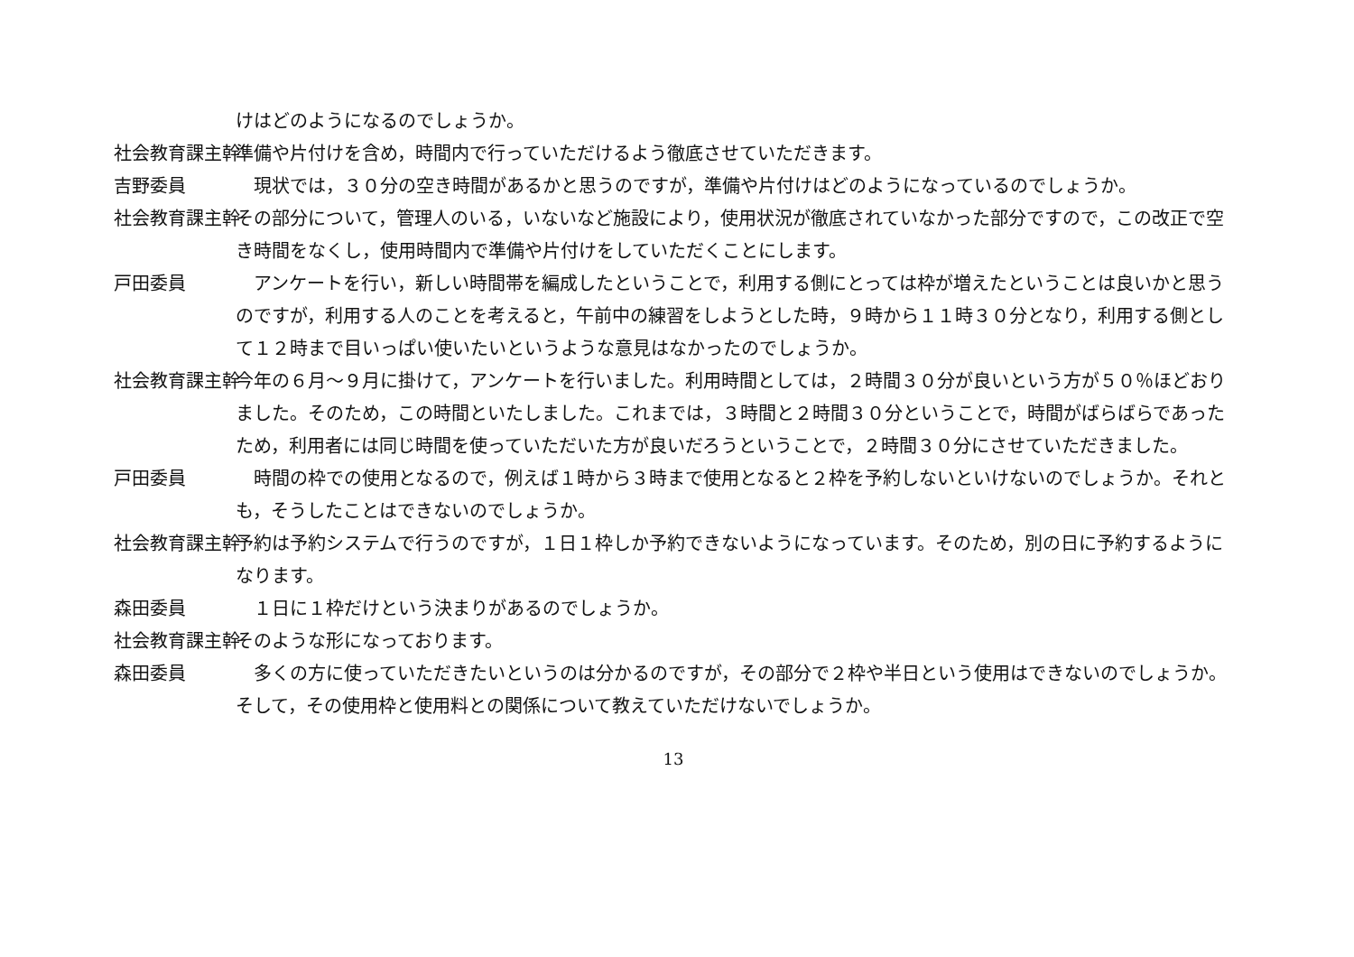けはどのようになるのでしょうか。
社会教育課主幹 準備や片付けを含め，時間内で行っていただけるよう徹底させていただきます。
吉野委員　現状では，３０分の空き時間があるかと思うのですが，準備や片付けはどのようになっているのでしょうか。
社会教育課主幹 その部分について，管理人のいる，いないなど施設により，使用状況が徹底されていなかった部分ですので，この改正で空き時間をなくし，使用時間内で準備や片付けをしていただくことにします。
戸田委員　アンケートを行い，新しい時間帯を編成したということで，利用する側にとっては枠が増えたということは良いかと思うのですが，利用する人のことを考えると，午前中の練習をしようとした時，９時から１１時３０分となり，利用する側として１２時まで目いっぱい使いたいというような意見はなかったのでしょうか。
社会教育課主幹 今年の６月～９月に掛けて，アンケートを行いました。利用時間としては，２時間３０分が良いという方が５０％ほどおりました。そのため，この時間といたしました。これまでは，３時間と２時間３０分ということで，時間がばらばらであったため，利用者には同じ時間を使っていただいた方が良いだろうということで，２時間３０分にさせていただきました。
戸田委員　時間の枠での使用となるので，例えば１時から３時まで使用となると２枠を予約しないといけないのでしょうか。それとも，そうしたことはできないのでしょうか。
社会教育課主幹 予約は予約システムで行うのですが，１日１枠しか予約できないようになっています。そのため，別の日に予約するようになります。
森田委員　１日に１枠だけという決まりがあるのでしょうか。
社会教育課主幹 そのような形になっております。
森田委員　多くの方に使っていただきたいというのは分かるのですが，その部分で２枠や半日という使用はできないのでしょうか。そして，その使用枠と使用料との関係について教えていただけないでしょうか。
13